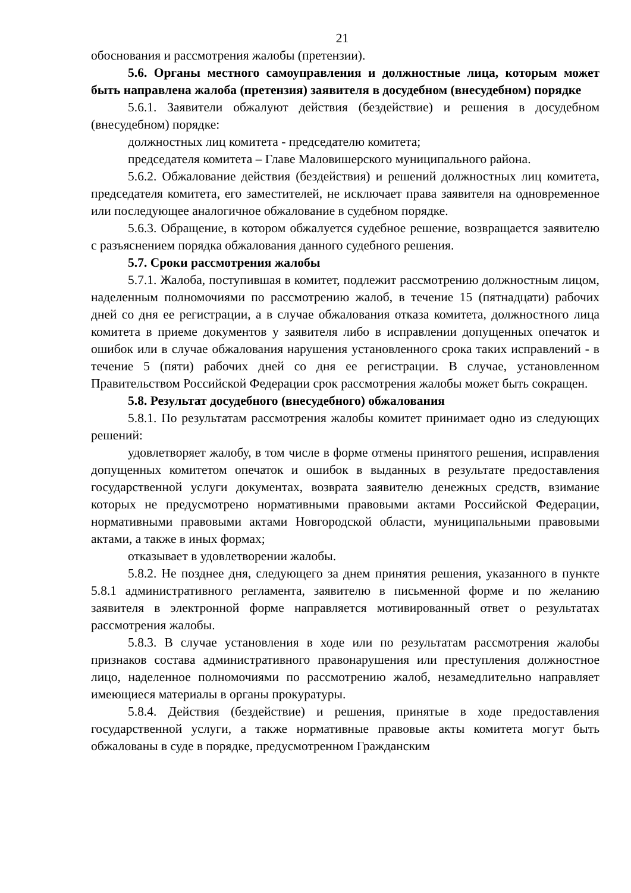21
обоснования и рассмотрения жалобы (претензии).
5.6. Органы местного самоуправления и должностные лица, которым может быть направлена жалоба (претензия) заявителя в досудебном (внесудебном) порядке
5.6.1. Заявители обжалуют действия (бездействие) и решения в досудебном (внесудебном) порядке:
должностных лиц комитета - председателю комитета;
председателя комитета – Главе Маловишерского муниципального района.
5.6.2. Обжалование действия (бездействия) и решений должностных лиц комитета, председателя комитета, его заместителей, не исключает права заявителя на одновременное или последующее аналогичное обжалование в судебном порядке.
5.6.3. Обращение, в котором обжалуется судебное решение, возвращается заявителю с разъяснением порядка обжалования данного судебного решения.
5.7. Сроки рассмотрения жалобы
5.7.1. Жалоба, поступившая в комитет, подлежит рассмотрению должностным лицом, наделенным полномочиями по рассмотрению жалоб, в течение 15 (пятнадцати) рабочих дней со дня ее регистрации, а в случае обжалования отказа комитета, должностного лица комитета в приеме документов у заявителя либо в исправлении допущенных опечаток и ошибок или в случае обжалования нарушения установленного срока таких исправлений - в течение 5 (пяти) рабочих дней со дня ее регистрации. В случае, установленном Правительством Российской Федерации срок рассмотрения жалобы может быть сокращен.
5.8. Результат досудебного (внесудебного) обжалования
5.8.1. По результатам рассмотрения жалобы комитет принимает одно из следующих решений:
удовлетворяет жалобу, в том числе в форме отмены принятого решения, исправления допущенных комитетом опечаток и ошибок в выданных в результате предоставления государственной услуги документах, возврата заявителю денежных средств, взимание которых не предусмотрено нормативными правовыми актами Российской Федерации, нормативными правовыми актами Новгородской области, муниципальными правовыми актами, а также в иных формах;
отказывает в удовлетворении жалобы.
5.8.2. Не позднее дня, следующего за днем принятия решения, указанного в пункте 5.8.1 административного регламента, заявителю в письменной форме и по желанию заявителя в электронной форме направляется мотивированный ответ о результатах рассмотрения жалобы.
5.8.3. В случае установления в ходе или по результатам рассмотрения жалобы признаков состава административного правонарушения или преступления должностное лицо, наделенное полномочиями по рассмотрению жалоб, незамедлительно направляет имеющиеся материалы в органы прокуратуры.
5.8.4. Действия (бездействие) и решения, принятые в ходе предоставления государственной услуги, а также нормативные правовые акты комитета могут быть обжалованы в суде в порядке, предусмотренном Гражданским